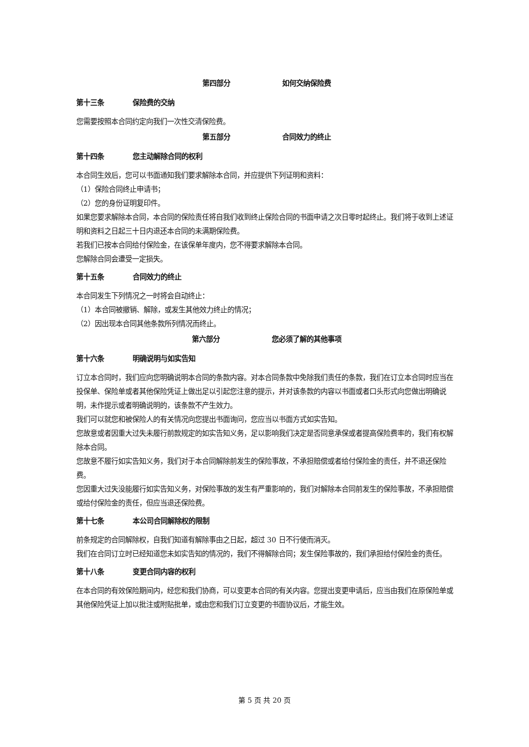第四部分 如何交纳保险费
第十三条 保险费的交纳
您需要按照本合同约定向我们一次性交清保险费。
第五部分 合同效力的终止
第十四条 您主动解除合同的权利
本合同生效后，您可以书面通知我们要求解除本合同，并应提供下列证明和资料：
（1）保险合同终止申请书；
（2）您的身份证明复印件。
如果您要求解除本合同，本合同的保险责任将自我们收到终止保险合同的书面申请之次日零时起终止。我们将于收到上述证明和资料之日起三十日内退还本合同的未满期保险费。
若我们已按本合同给付保险金，在该保单年度内，您不得要求解除本合同。
您解除合同会遭受一定损失。
第十五条 合同效力的终止
本合同发生下列情况之一时将会自动终止：
（1）本合同被撤销、解除，或发生其他效力终止的情况；
（2）因出现本合同其他条款所列情况而终止。
第六部分 您必须了解的其他事项
第十六条 明确说明与如实告知
订立本合同时，我们应向您明确说明本合同的条款内容。对本合同条款中免除我们责任的条款，我们在订立本合同时应当在投保单、保险单或者其他保险凭证上做出足以引起您注意的提示，并对该条款的内容以书面或者口头形式向您做出明确说明，未作提示或者明确说明的，该条款不产生效力。
我们可以就您和被保险人的有关情况向您提出书面询问，您应当以书面方式如实告知。
您故意或者因重大过失未履行前款规定的如实告知义务，足以影响我们决定是否同意承保或者提高保险费率的，我们有权解除本合同。
您故意不履行如实告知义务，我们对于本合同解除前发生的保险事故，不承担赔偿或者给付保险金的责任，并不退还保险费。
您因重大过失没能履行如实告知义务，对保险事故的发生有严重影响的，我们对解除本合同前发生的保险事故，不承担赔偿或给付保险金的责任，但应当退还保险费。
第十七条 本公司合同解除权的限制
前条规定的合同解除权，自我们知道有解除事由之日起，超过 30 日不行使而消灭。
我们在合同订立时已经知道您未如实告知的情况的，我们不得解除合同；发生保险事故的，我们承担给付保险金的责任。
第十八条 变更合同内容的权利
在本合同的有效保险期间内，经您和我们协商，可以变更本合同的有关内容。您提出变更申请后，应当由我们在原保险单或其他保险凭证上加以批注或附贴批单，或由您和我们订立变更的书面协议后，才能生效。
第 5 页 共 20 页